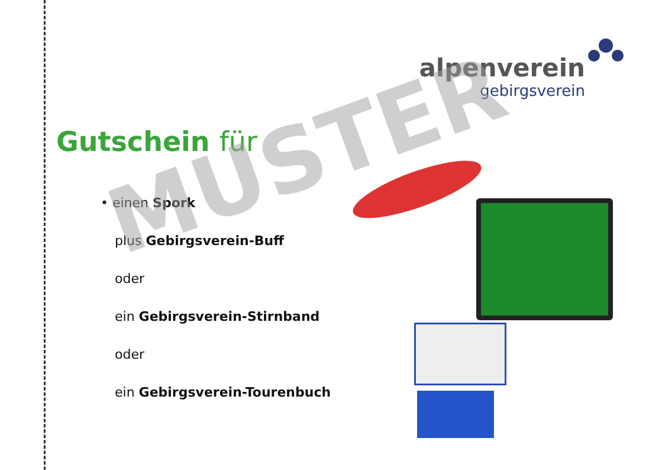alpenverein
gebirgsverein
Gutschein für
• einen Spork
plus Gebirgsverein-Buff
oder
ein Gebirgsverein-Stirnband
oder
ein Gebirgsverein-Tourenbuch
MUSTER